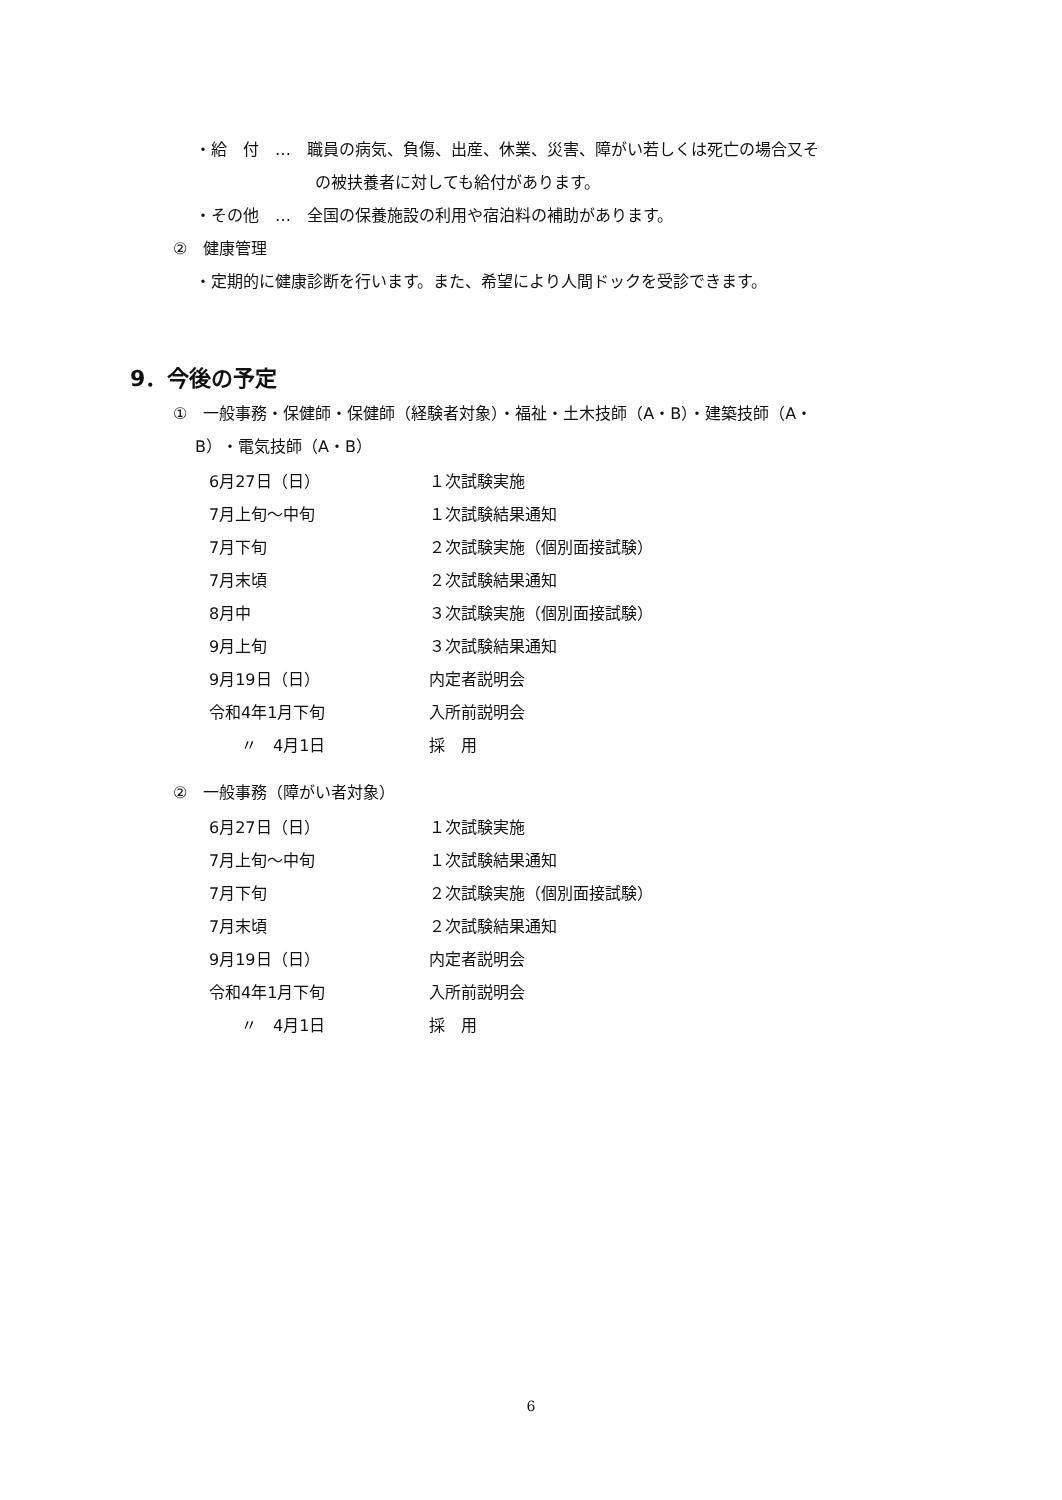・給　付　…　職員の病気、負傷、出産、休業、災害、障がい若しくは死亡の場合又そ
の被扶養者に対しても給付があります。
・その他　…　全国の保養施設の利用や宿泊料の補助があります。
②　健康管理
・定期的に健康診断を行います。また、希望により人間ドックを受診できます。
9．今後の予定
①　一般事務・保健師・保健師（経験者対象）・福祉・土木技師（A・B）・建築技師（A・
B）・電気技師（A・B）
| 6月27日（日） | １次試験実施 |
| 7月上旬～中旬 | １次試験結果通知 |
| 7月下旬 | ２次試験実施（個別面接試験） |
| 7月末頃 | ２次試験結果通知 |
| 8月中 | ３次試験実施（個別面接試験） |
| 9月上旬 | ３次試験結果通知 |
| 9月19日（日） | 内定者説明会 |
| 令和4年1月下旬 | 入所前説明会 |
| 〃 4月1日 | 採 用 |
②　一般事務（障がい者対象）
| 6月27日（日） | １次試験実施 |
| 7月上旬～中旬 | １次試験結果通知 |
| 7月下旬 | ２次試験実施（個別面接試験） |
| 7月末頃 | ２次試験結果通知 |
| 9月19日（日） | 内定者説明会 |
| 令和4年1月下旬 | 入所前説明会 |
| 〃 4月1日 | 採 用 |
6